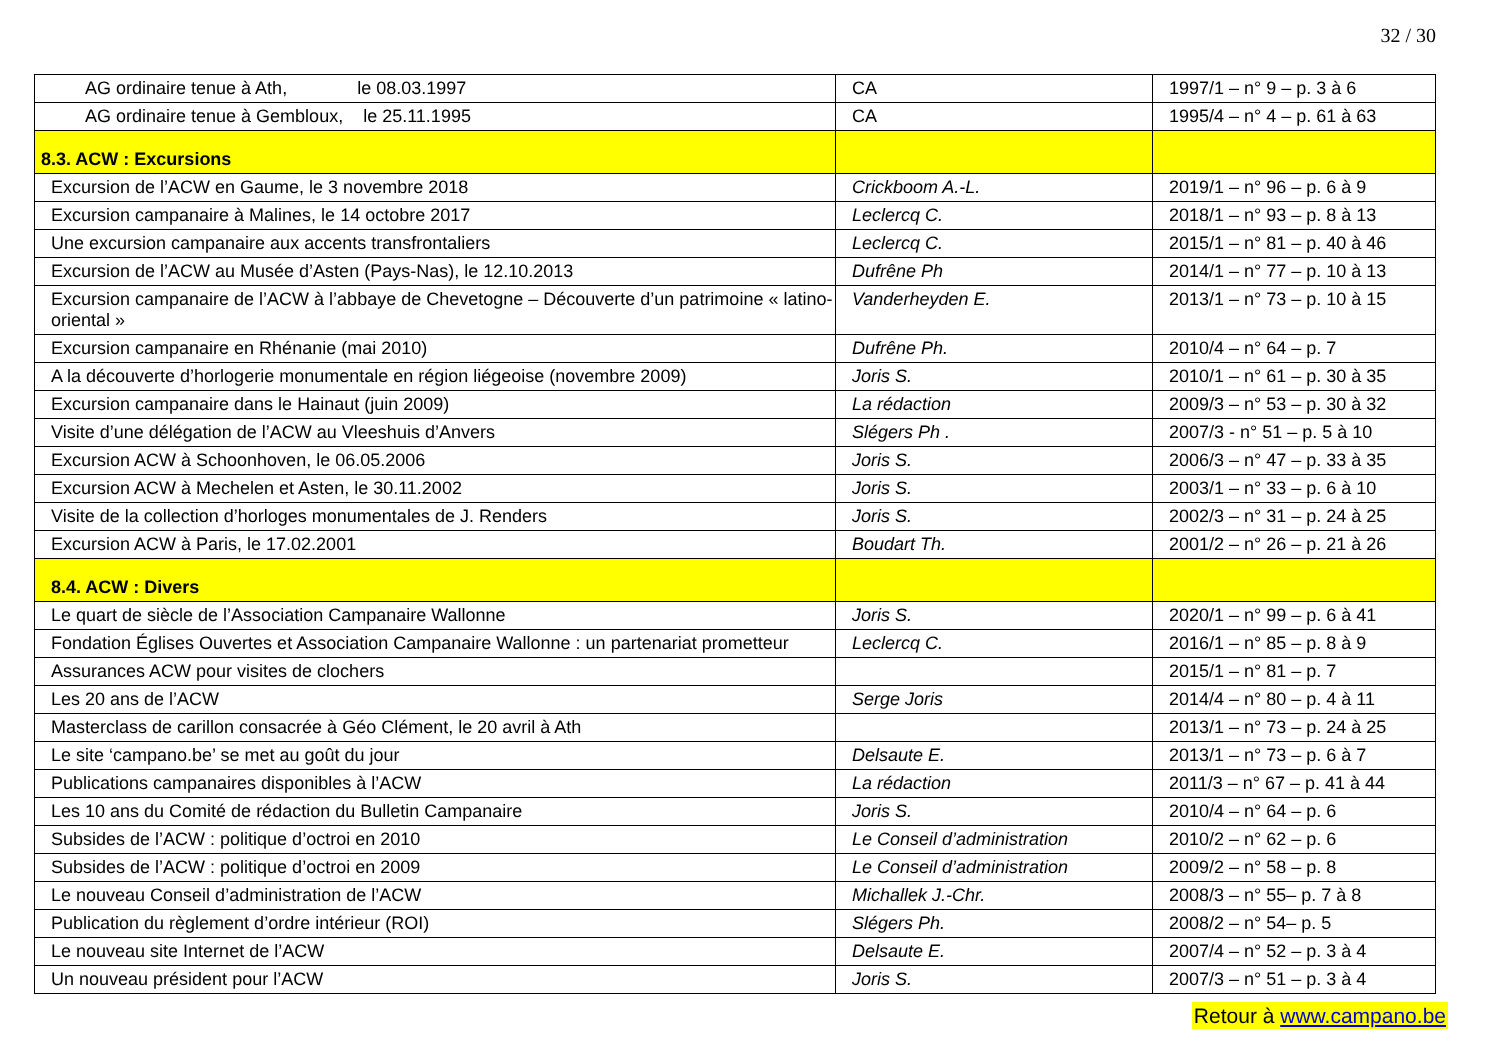32 / 30
| AG ordinaire tenue à Ath, le 08.03.1997 | CA | 1997/1 – n° 9 – p. 3 à 6 |
| AG ordinaire tenue à Gembloux, le 25.11.1995 | CA | 1995/4 – n° 4 – p. 61 à 63 |
| 8.3. ACW : Excursions | | |
| Excursion de l’ACW en Gaume, le 3 novembre 2018 | Crickboom A.-L. | 2019/1 – n° 96 – p. 6 à 9 |
| Excursion campanaire à Malines, le 14 octobre 2017 | Leclercq C. | 2018/1 – n° 93 – p. 8 à 13 |
| Une excursion campanaire aux accents transfrontaliers | Leclercq C. | 2015/1 – n° 81 – p. 40 à 46 |
| Excursion de l’ACW au Musée d’Asten (Pays-Nas), le 12.10.2013 | Dufrêne Ph | 2014/1 – n° 77 – p. 10 à 13 |
| Excursion campanaire de l’ACW à l’abbaye de Chevetogne – Découverte d’un patrimoine « latino-oriental » | Vanderheyden E. | 2013/1 – n° 73 – p. 10 à 15 |
| Excursion campanaire en Rhénanie (mai 2010) | Dufrêne Ph. | 2010/4 – n° 64 – p. 7 |
| A la découverte d’horlogerie monumentale en région liégeoise (novembre 2009) | Joris S. | 2010/1 – n° 61 – p. 30 à 35 |
| Excursion campanaire dans le Hainaut (juin 2009) | La rédaction | 2009/3 – n° 53 – p. 30 à 32 |
| Visite d’une délégation de l’ACW au Vleeshuis d’Anvers | Slégers Ph . | 2007/3 - n° 51 – p. 5 à 10 |
| Excursion ACW à Schoonhoven, le 06.05.2006 | Joris S. | 2006/3 – n° 47 – p. 33 à 35 |
| Excursion ACW à Mechelen et Asten, le 30.11.2002 | Joris S. | 2003/1 – n° 33 – p. 6 à 10 |
| Visite de la collection d’horloges monumentales de J. Renders | Joris S. | 2002/3 – n° 31 – p. 24 à 25 |
| Excursion ACW à Paris, le 17.02.2001 | Boudart Th. | 2001/2 – n° 26 – p. 21 à 26 |
| 8.4. ACW : Divers | | |
| Le quart de siècle de l’Association Campanaire Wallonne | Joris S. | 2020/1 – n° 99 – p. 6 à 41 |
| Fondation Églises Ouvertes et Association Campanaire Wallonne : un partenariat prometteur | Leclercq C. | 2016/1 – n° 85 – p. 8 à 9 |
| Assurances ACW pour visites de clochers | | 2015/1 – n° 81 – p. 7 |
| Les 20 ans de l’ACW | Serge Joris | 2014/4 – n° 80 – p. 4 à 11 |
| Masterclass de carillon consacrée à Géo Clément, le 20 avril à Ath | | 2013/1 – n° 73 – p. 24 à 25 |
| Le site ‘campano.be’ se met au goût du jour | Delsaute E. | 2013/1 – n° 73 – p. 6 à 7 |
| Publications campanaires disponibles à l’ACW | La rédaction | 2011/3 – n° 67 – p. 41 à 44 |
| Les 10 ans du Comité de rédaction du Bulletin Campanaire | Joris S. | 2010/4 – n° 64 – p. 6 |
| Subsides de l’ACW : politique d’octroi en 2010 | Le Conseil d’administration | 2010/2 – n° 62 – p. 6 |
| Subsides de l’ACW : politique d’octroi en 2009 | Le Conseil d’administration | 2009/2 – n° 58 – p. 8 |
| Le nouveau Conseil d’administration de l’ACW | Michallek J.-Chr. | 2008/3 – n° 55– p. 7 à 8 |
| Publication du règlement d’ordre intérieur (ROI) | Slégers Ph. | 2008/2 – n° 54– p. 5 |
| Le nouveau site Internet de l’ACW | Delsaute E. | 2007/4 – n° 52 – p. 3 à 4 |
| Un nouveau président pour l’ACW | Joris S. | 2007/3 – n° 51 – p. 3 à 4 |
Retour à www.campano.be